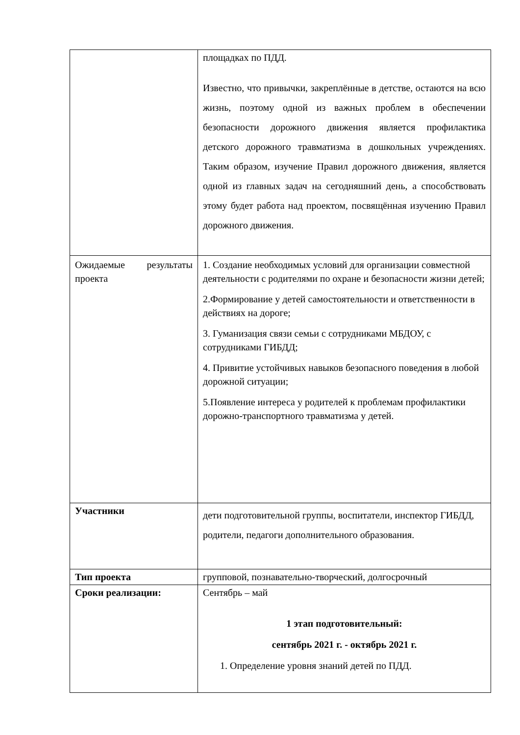| | площадках по ПДД. Известно, что привычки, закреплённые в детстве, остаются на всю жизнь, поэтому одной из важных проблем в обеспечении безопасности дорожного движения является профилактика детского дорожного травматизма в дошкольных учреждениях. Таким образом, изучение Правил дорожного движения, является одной из главных задач на сегодняшний день, а способствовать этому будет работа над проектом, посвящённая изучению Правил дорожного движения. |
| Ожидаемые результаты проекта | 1. Создание необходимых условий для организации совместной деятельности с родителями по охране и безопасности жизни детей; 2.Формирование у детей самостоятельности и ответственности в действиях на дороге; 3. Гуманизация связи семьи с сотрудниками МБДОУ, с сотрудниками ГИБДД; 4. Привитие устойчивых навыков безопасного поведения в любой дорожной ситуации; 5.Появление интереса у родителей к проблемам профилактики дорожно-транспортного травматизма у детей. |
| Участники | дети подготовительной группы, воспитатели, инспектор ГИБДД, родители, педагоги дополнительного образования. |
| Тип проекта | групповой, познавательно-творческий, долгосрочный |
| Сроки реализации: | Сентябрь – май 1 этап подготовительный: сентябрь 2021 г. - октябрь 2021 г. 1. Определение уровня знаний детей по ПДД. |